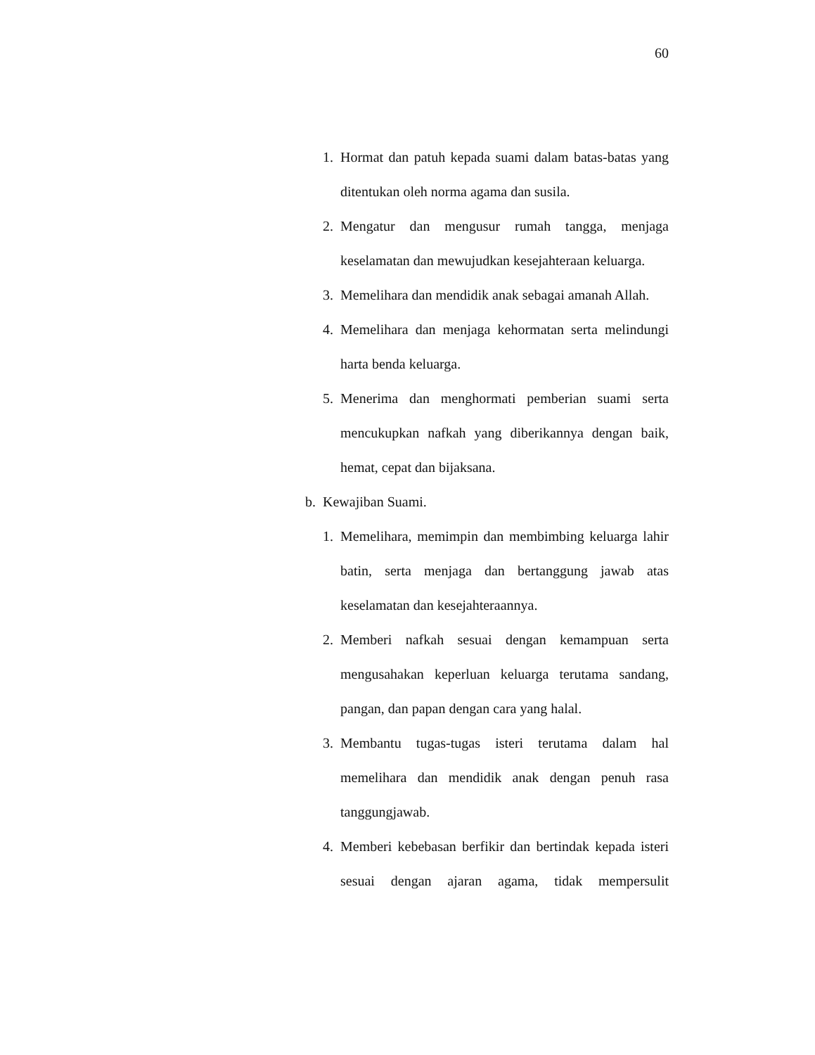60
1. Hormat dan patuh kepada suami dalam batas-batas yang ditentukan oleh norma agama dan susila.
2. Mengatur dan mengusur rumah tangga, menjaga keselamatan dan mewujudkan kesejahteraan keluarga.
3. Memelihara dan mendidik anak sebagai amanah Allah.
4. Memelihara dan menjaga kehormatan serta melindungi harta benda keluarga.
5. Menerima dan menghormati pemberian suami serta mencukupkan nafkah yang diberikannya dengan baik, hemat, cepat dan bijaksana.
b. Kewajiban Suami.
1. Memelihara, memimpin dan membimbing keluarga lahir batin, serta menjaga dan bertanggung jawab atas keselamatan dan kesejahteraannya.
2. Memberi nafkah sesuai dengan kemampuan serta mengusahakan keperluan keluarga terutama sandang, pangan, dan papan dengan cara yang halal.
3. Membantu tugas-tugas isteri terutama dalam hal memelihara dan mendidik anak dengan penuh rasa tanggungjawab.
4. Memberi kebebasan berfikir dan bertindak kepada isteri sesuai dengan ajaran agama, tidak mempersulit